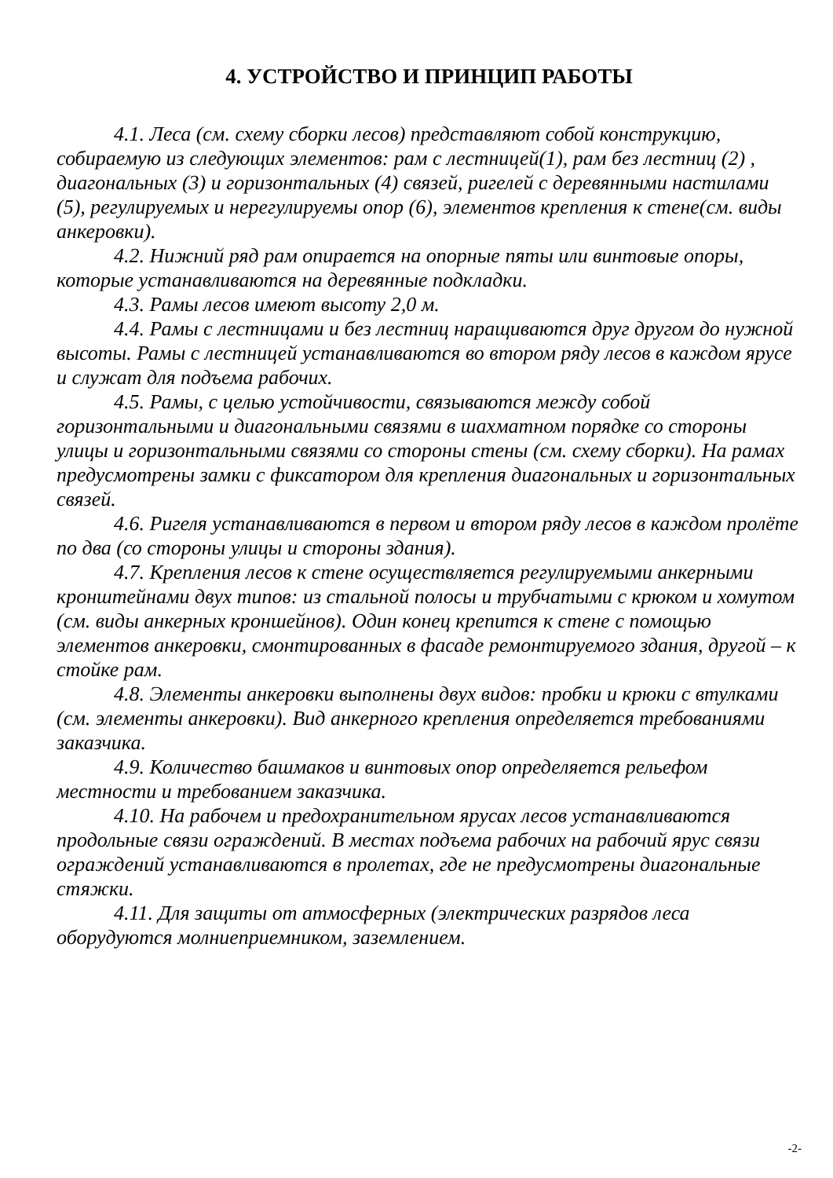4. УСТРОЙСТВО И ПРИНЦИП РАБОТЫ
4.1. Леса (см. схему сборки лесов) представляют собой конструкцию, собираемую из следующих элементов: рам с лестницей(1), рам без лестниц (2) , диагональных (3) и горизонтальных (4) связей, ригелей с деревянными настилами (5), регулируемых и нерегулируемы опор (6), элементов крепления к стене(см. виды анкеровки).
4.2. Нижний ряд рам опирается на опорные пяты или винтовые опоры, которые устанавливаются на деревянные подкладки.
4.3. Рамы лесов имеют высоту 2,0 м.
4.4. Рамы с лестницами и без лестниц наращиваются друг другом до нужной высоты. Рамы с лестницей устанавливаются во втором ряду лесов в каждом ярусе и служат для подъема рабочих.
4.5. Рамы, с целью устойчивости, связываются между собой горизонтальными и диагональными связями в шахматном порядке со стороны улицы и горизонтальными связями со стороны стены (см. схему сборки). На рамах предусмотрены замки с фиксатором для крепления диагональных и горизонтальных связей.
4.6. Ригеля устанавливаются в первом и втором ряду лесов в каждом пролёте по два (со стороны улицы и стороны здания).
4.7. Крепления лесов к стене осуществляется регулируемыми анкерными кронштейнами двух типов: из стальной полосы и трубчатыми с крюком и хомутом (см. виды анкерных кроншейнов). Один конец крепится к стене с помощью элементов анкеровки, смонтированных в фасаде ремонтируемого здания, другой – к стойке рам.
4.8. Элементы анкеровки выполнены двух видов: пробки и крюки с втулками (см. элементы анкеровки). Вид анкерного крепления определяется требованиями заказчика.
4.9. Количество башмаков и винтовых опор определяется рельефом местности и требованием заказчика.
4.10. На рабочем и предохранительном ярусах лесов устанавливаются продольные связи ограждений. В местах подъема рабочих на рабочий ярус связи ограждений устанавливаются в пролетах, где не предусмотрены диагональные стяжки.
4.11. Для защиты от атмосферных (электрических разрядов леса оборудуются молниеприемником, заземлением.
-2-